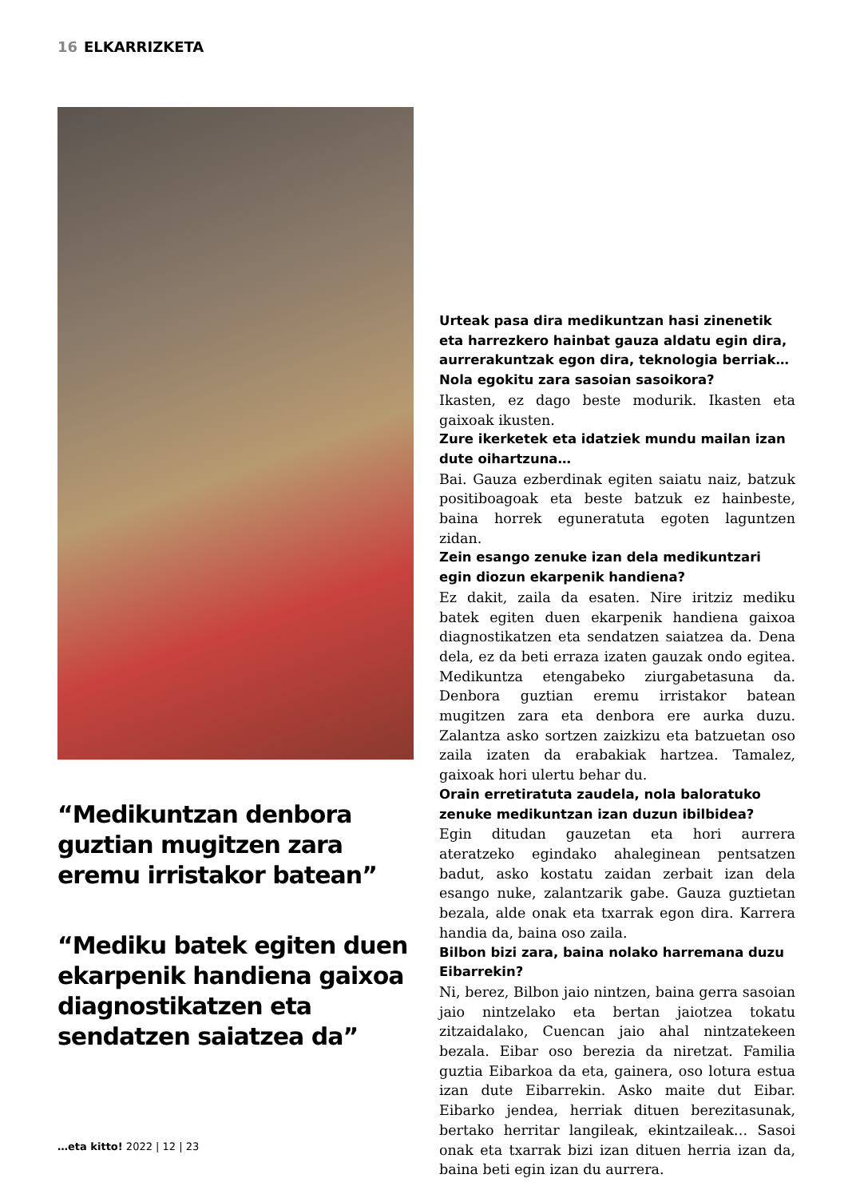16 ELKARRIZKETA
“Medikuntzan denbora guztian mugitzen zara eremu irristakor batean”
“Mediku batek egiten duen ekarpenik handiena gaixoa diagnostikatzen eta sendatzen saiatzea da”
Urteak pasa dira medikuntzan hasi zinenetik eta harrezkero hainbat gauza aldatu egin dira, aurrerakuntzak egon dira, teknologia berriak… Nola egokitu zara sasoian sasoikora?
Ikasten, ez dago beste modurik. Ikasten eta gaixoak ikusten.
Zure ikerketek eta idatziek mundu mailan izan dute oihartzuna…
Bai. Gauza ezberdinak egiten saiatu naiz, batzuk positiboagoak eta beste batzuk ez hainbeste, baina horrek eguneratuta egoten laguntzen zidan.
Zein esango zenuke izan dela medikuntzari egin diozun ekarpenik handiena?
Ez dakit, zaila da esaten. Nire iritziz mediku batek egiten duen ekarpenik handiena gaixoa diagnostikatzen eta sendatzen saiatzea da. Dena dela, ez da beti erraza izaten gauzak ondo egitea. Medikuntza etengabeko ziurgabetasuna da. Denbora guztian eremu irristakor batean mugitzen zara eta denbora ere aurka duzu. Zalantza asko sortzen zaizkizu eta batzuetan oso zaila izaten da erabakiak hartzea. Tamalez, gaixoak hori ulertu behar du.
Orain erretiratuta zaudela, nola baloratuko zenuke medikuntzan izan duzun ibilbidea?
Egin ditudan gauzetan eta hori aurrera ateratzeko egindako ahaleginean pentsatzen badut, asko kostatu zaidan zerbait izan dela esango nuke, zalantzarik gabe. Gauza guztietan bezala, alde onak eta txarrak egon dira. Karrera handia da, baina oso zaila.
Bilbon bizi zara, baina nolako harremana duzu Eibarrekin?
Ni, berez, Bilbon jaio nintzen, baina gerra sasoian jaio nintzelako eta bertan jaiotzea tokatu zitzaidalako, Cuencan jaio ahal nintzatekeen bezala. Eibar oso berezia da niretzat. Familia guztia Eibarkoa da eta, gainera, oso lotura estua izan dute Eibarrekin. Asko maite dut Eibar. Eibarko jendea, herriak dituen berezitasunak, bertako herritar langileak, ekintzaileak… Sasoi onak eta txarrak bizi izan dituen herria izan da, baina beti egin izan du aurrera.
…eta kitto! 2022 | 12 | 23